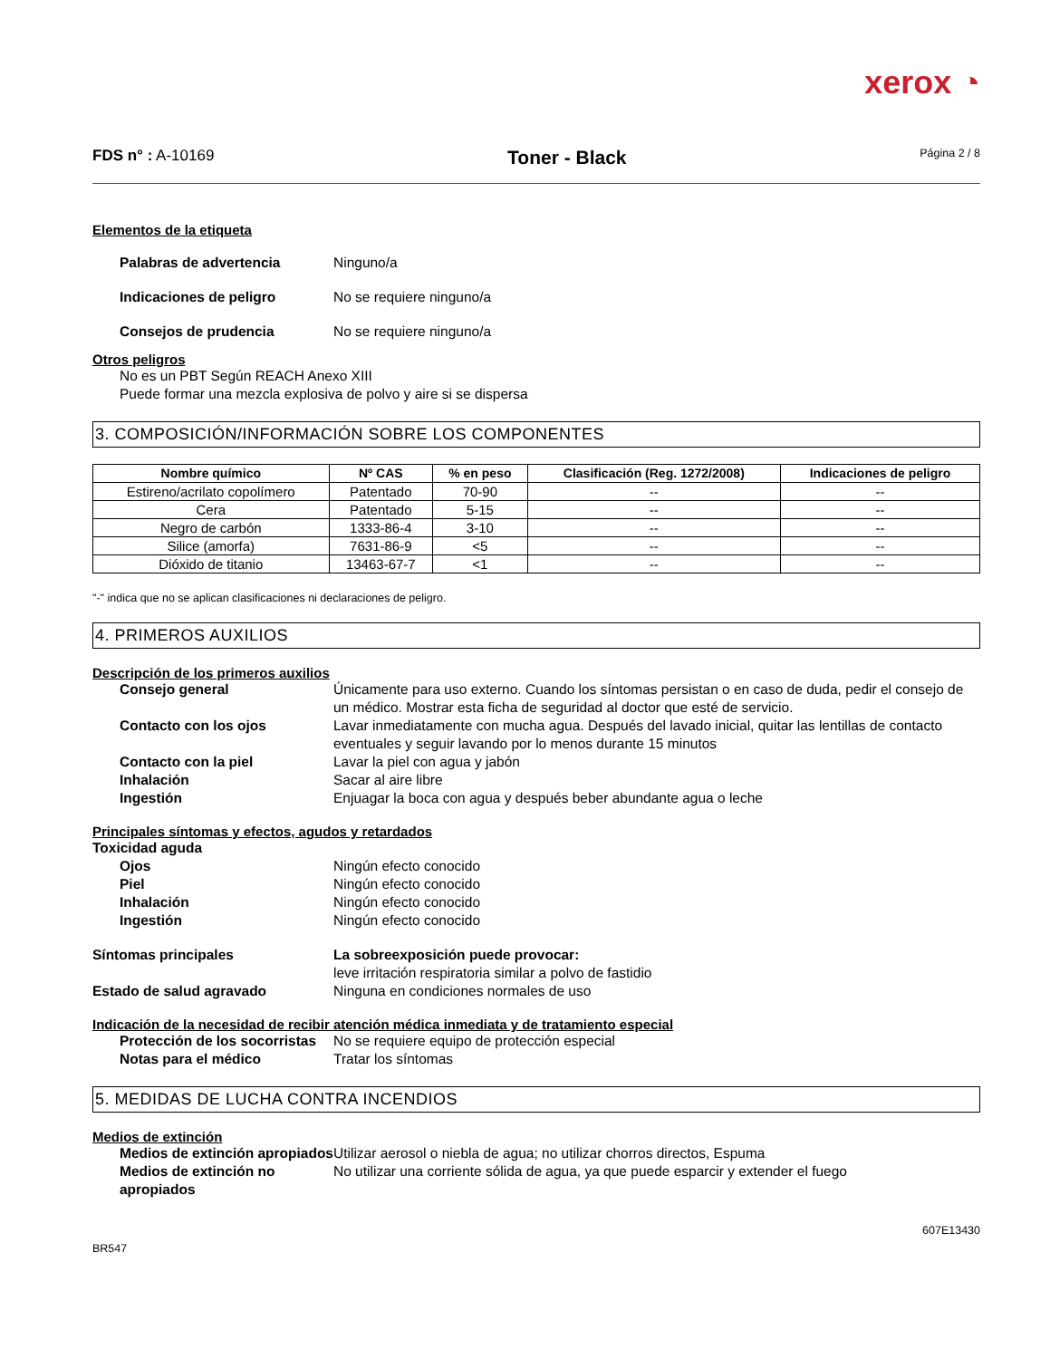xerox ◔
FDS n° : A-10169 Toner - Black Página 2 / 8
Elementos de la etiqueta
Palabras de advertencia Ninguno/a
Indicaciones de peligro No se requiere ninguno/a
Consejos de prudencia No se requiere ninguno/a
Otros peligros
No es un PBT Según REACH Anexo XIII
Puede formar una mezcla explosiva de polvo y aire si se dispersa
3. COMPOSICIÓN/INFORMACIÓN SOBRE LOS COMPONENTES
| Nombre químico | Nº CAS | % en peso | Clasificación (Reg. 1272/2008) | Indicaciones de peligro |
| --- | --- | --- | --- | --- |
| Estireno/acrilato copolímero | Patentado | 70-90 | -- | -- |
| Cera | Patentado | 5-15 | -- | -- |
| Negro de carbón | 1333-86-4 | 3-10 | -- | -- |
| Silice (amorfa) | 7631-86-9 | <5 | -- | -- |
| Dióxido de titanio | 13463-67-7 | <1 | -- | -- |
"-" indica que no se aplican clasificaciones ni declaraciones de peligro.
4. PRIMEROS AUXILIOS
Descripción de los primeros auxilios
Consejo general Únicamente para uso externo. Cuando los síntomas persistan o en caso de duda, pedir el consejo de un médico. Mostrar esta ficha de seguridad al doctor que esté de servicio.
Contacto con los ojos Lavar inmediatamente con mucha agua. Después del lavado inicial, quitar las lentillas de contacto eventuales y seguir lavando por lo menos durante 15 minutos
Contacto con la piel Lavar la piel con agua y jabón
Inhalación Sacar al aire libre
Ingestión Enjuagar la boca con agua y después beber abundante agua o leche
Principales síntomas y efectos, agudos y retardados
Toxicidad aguda
Ojos Ningún efecto conocido
Piel Ningún efecto conocido
Inhalación Ningún efecto conocido
Ingestión Ningún efecto conocido
Síntomas principales La sobreexposición puede provocar:
leve irritación respiratoria similar a polvo de fastidio
Estado de salud agravado Ninguna en condiciones normales de uso
Indicación de la necesidad de recibir atención médica inmediata y de tratamiento especial
Protección de los socorristas No se requiere equipo de protección especial
Notas para el médico Tratar los síntomas
5. MEDIDAS DE LUCHA CONTRA INCENDIOS
Medios de extinción
Medios de extinción apropiados Utilizar aerosol o niebla de agua; no utilizar chorros directos, Espuma
Medios de extinción no apropiados No utilizar una corriente sólida de agua, ya que puede esparcir y extender el fuego
607E13430
BR547